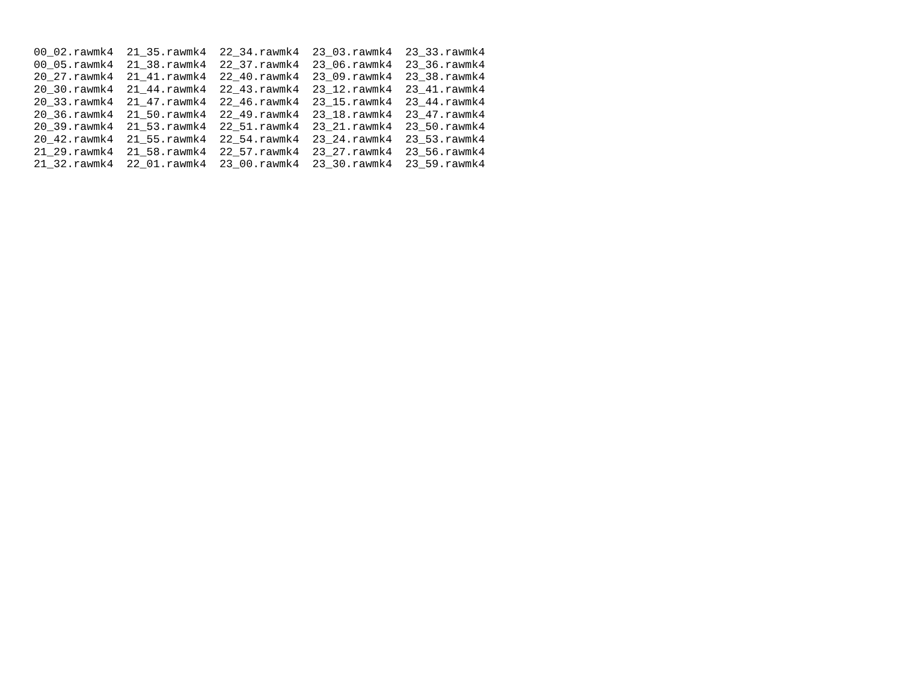00_02.rawmk4  21_35.rawmk4  22_34.rawmk4  23_03.rawmk4  23_33.rawmk4
00_05.rawmk4  21_38.rawmk4  22_37.rawmk4  23_06.rawmk4  23_36.rawmk4
20_27.rawmk4  21_41.rawmk4  22_40.rawmk4  23_09.rawmk4  23_38.rawmk4
20_30.rawmk4  21_44.rawmk4  22_43.rawmk4  23_12.rawmk4  23_41.rawmk4
20_33.rawmk4  21_47.rawmk4  22_46.rawmk4  23_15.rawmk4  23_44.rawmk4
20_36.rawmk4  21_50.rawmk4  22_49.rawmk4  23_18.rawmk4  23_47.rawmk4
20_39.rawmk4  21_53.rawmk4  22_51.rawmk4  23_21.rawmk4  23_50.rawmk4
20_42.rawmk4  21_55.rawmk4  22_54.rawmk4  23_24.rawmk4  23_53.rawmk4
21_29.rawmk4  21_58.rawmk4  22_57.rawmk4  23_27.rawmk4  23_56.rawmk4
21_32.rawmk4  22_01.rawmk4  23_00.rawmk4  23_30.rawmk4  23_59.rawmk4